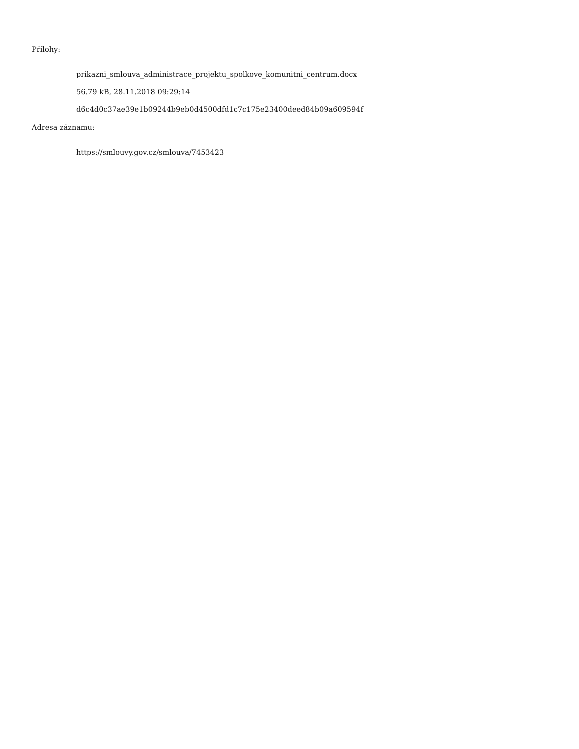Přílohy:
prikazni_smlouva_administrace_projektu_spolkove_komunitni_centrum.docx
56.79 kB, 28.11.2018 09:29:14
d6c4d0c37ae39e1b09244b9eb0d4500dfd1c7c175e23400deed84b09a609594f
Adresa záznamu:
https://smlouvy.gov.cz/smlouva/7453423